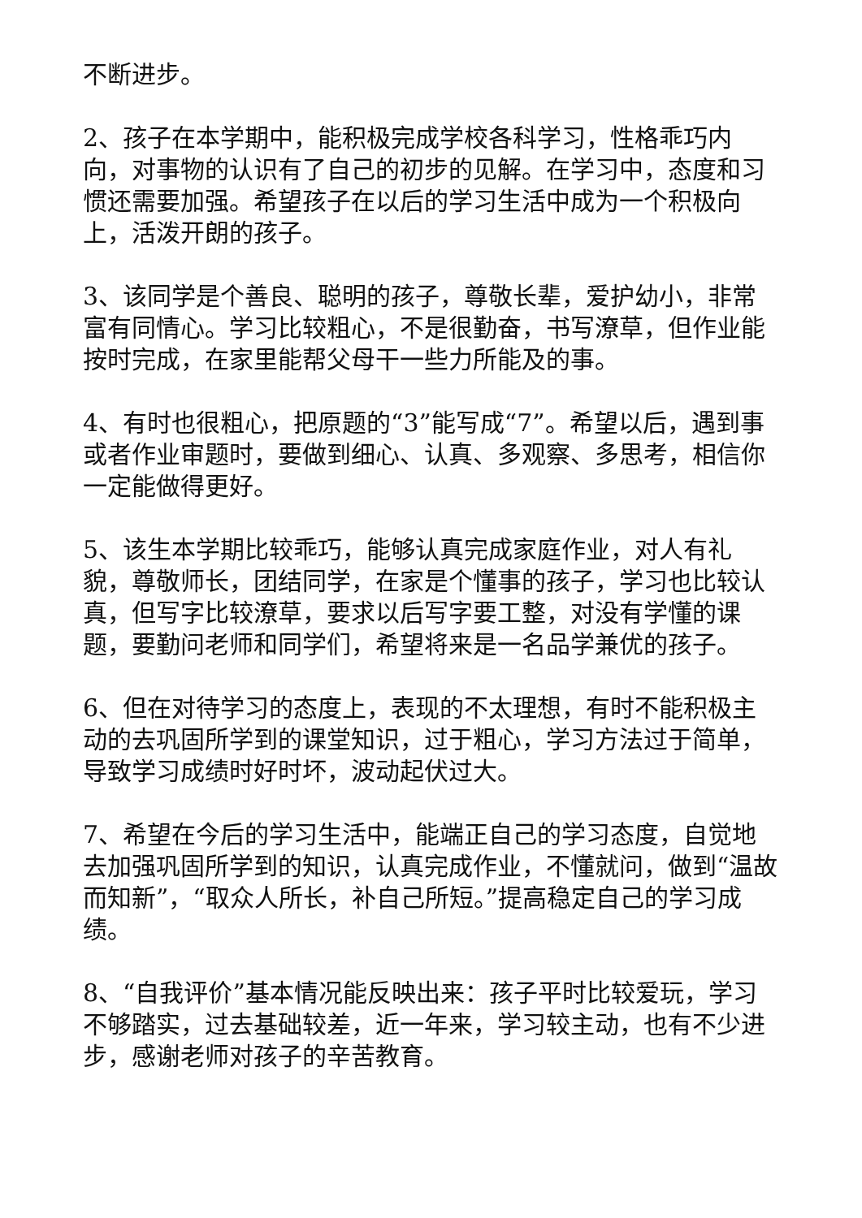不断进步。
2、孩子在本学期中，能积极完成学校各科学习，性格乖巧内向，对事物的认识有了自己的初步的见解。在学习中，态度和习惯还需要加强。希望孩子在以后的学习生活中成为一个积极向上，活泼开朗的孩子。
3、该同学是个善良、聪明的孩子，尊敬长辈，爱护幼小，非常富有同情心。学习比较粗心，不是很勤奋，书写潦草，但作业能按时完成，在家里能帮父母干一些力所能及的事。
4、有时也很粗心，把原题的“3”能写成“7”。希望以后，遇到事或者作业审题时，要做到细心、认真、多观察、多思考，相信你一定能做得更好。
5、该生本学期比较乖巧，能够认真完成家庭作业，对人有礼貌，尊敬师长，团结同学，在家是个懂事的孩子，学习也比较认真，但写字比较潦草，要求以后写字要工整，对没有学懂的课题，要勤问老师和同学们，希望将来是一名品学兼优的孩子。
6、但在对待学习的态度上，表现的不太理想，有时不能积极主动的去巩固所学到的课堂知识，过于粗心，学习方法过于简单，导致学习成绩时好时坏，波动起伏过大。
7、希望在今后的学习生活中，能端正自己的学习态度，自觉地去加强巩固所学到的知识，认真完成作业，不懂就问，做到“温故而知新”，“取众人所长，补自己所短。”提高稳定自己的学习成绩。
8、“自我评价”基本情况能反映出来：孩子平时比较爱玩，学习不够踏实，过去基础较差，近一年来，学习较主动，也有不少进步，感谢老师对孩子的辛苦教育。